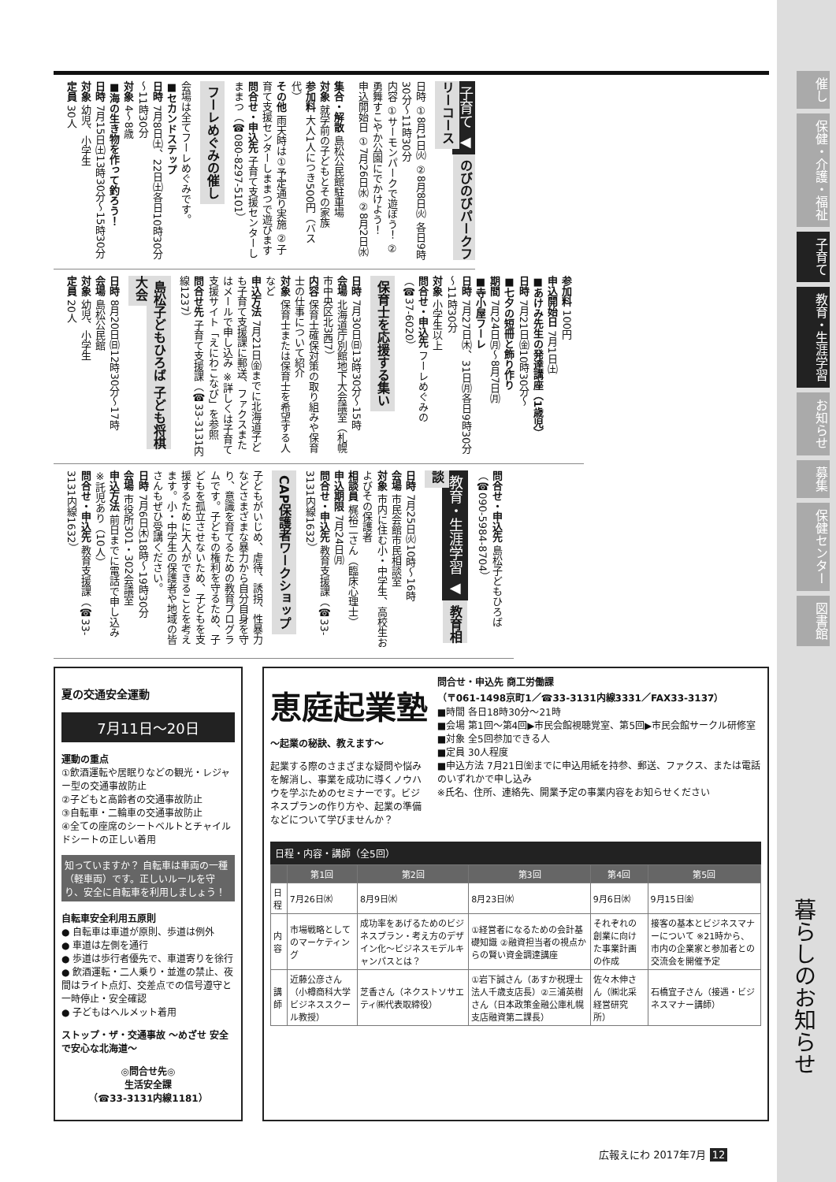催し
保健・介護・福祉
子育て
教育・生涯学習
お知らせ
募集
保健センター
図書館
暮らしのお知らせ
子育て ◀ のびのびパークフリーコース
日時 ①8月1日㈫ ②8月8日㈫ 各日9時30分～11時30分
内容 ①サーモンパークで遊ぼう！ ②勇舞すこやか公園にでかけよう！
申込開始日 ①7月26日㈬ ②8月2日㈬
集合・解散 島松公民館駐車場
対象 就学前の子どもとその家族
参加料 大人1人につき500円（バス代）
その他 雨天時は①予定通り実施 ②子育て支援センターしままつで遊びます
問合せ・申込先 子育て支援センターしままつ（☎080-8297-5101）
フーレめぐみの催し
会場は全てフーレめぐみです。
■セカンドステップ
日時 7月8日㈯、22日㈯各日10時30分～11時30分
対象 4～8歳
■海の生き物を作って釣ろう！
日時 7月15日㈯13時30分～15時30分
対象 幼児、小学生
定員 30人
参加料 100円
申込開始日 7月1日㈯
■あけみ先生の発達講座（1歳児）
日時 7月21日㈮10時30分～
■七夕の短冊と飾り作り
期間 7月24日㈪～8月7日㈪
■寺小屋フーレ
日時 7月27日㈭、31日㈪各日9時30分～11時30分
対象 小学生以上
問合せ・申込先 フーレめぐみの（☎37-6020）
保育士を応援する集い
日時 7月30日㈰13時30分～15時
会場 北海道庁別館地下大会議室（札幌市中央区北3西7）
内容 保育士確保対策の取り組みや保育士の仕事について紹介
対象 保育士または保育士を希望する人など
申込方法 7月21日㈮までに北海道子ども子育て支援課に郵送、ファクスまたはメールで申し込み ※詳しくは子育て支援サイト「えにわこなび」を参照
問合せ先 子育て支援課（☎33-3131内線1237）
島松子どもひろば 子ども将棋大会
日時 8月20日㈰12時30分～17時
会場 島松公民館
対象 幼児、小学生
定員 20人
問合せ・申込先 島松子どもひろば（☎090-5984-8704）
教育・生涯学習 ◀ 教育相談
日時 7月25日㈫10時～16時
会場 市民会館市民相談室
対象 市内に住む小・中学生、高校生およびその保護者
相談員 梶裕二さん（臨床心理士）
申込期限 7月24日㈪
問合せ・申込先 教育支援課（☎33-3131内線1632）
CAP保護者ワークショップ
子どもがいじめ、虐待、誘拐、性暴力などさまざまな暴力から自分自身を守り、意識を育てるための教育プログラムです。子どもの権利を守るため、子どもを孤立させないため、子どもを支援するために大人ができることを考えます。小・中学生の保護者や地域の皆さんもぜひ受講ください。
日時 7月6日㈭18時～19時30分
会場 市役所301・302会議室
申込方法 前日までに電話で申し込み ※託児あり（10人）
問合せ・申込先 教育支援課（☎33-3131内線1632）
夏の交通安全運動
7月11日～20日
運動の重点
①飲酒運転や居眠りなどの観光・レジャー型の交通事故防止
②子どもと高齢者の交通事故防止
③自転車・二輪車の交通事故防止
④全ての座席のシートベルトとチャイルドシートの正しい着用
知っていますか？ 自転車は車両の一種（軽車両）です。正しいルールを守り、安全に自転車を利用しましょう！
自転車安全利用五原則
● 自転車は車道が原則、歩道は例外
● 車道は左側を通行
● 歩道は歩行者優先で、車道寄りを徐行
● 飲酒運転・二人乗り・並進の禁止、夜間はライト点灯、交差点での信号遵守と一時停止・安全確認
● 子どもはヘルメット着用
ストップ・ザ・交通事故 ～めざせ 安全で安心な北海道～
◎問合せ先◎
生活安全課
（☎33-3131内線1181）
恵庭起業塾
～起業の秘訣、教えます～
起業する際のさまざまな疑問や悩みを解消し、事業を成功に導くノウハウを学ぶためのセミナーです。ビジネスプランの作り方や、起業の準備などについて学びませんか？
問合せ・申込先 商工労働課
（〒061-1498京町1／☎33-3131内線3331／FAX33-3137）
■時間 各日18時30分～21時
■会場 第1回～第4回▶市民会館視聴覚室、第5回▶市民会館サークル研修室
■対象 全5回参加できる人
■定員 30人程度
■申込方法 7月21日㈮までに申込用紙を持参、郵送、ファクス、または電話のいずれかで申し込み
※氏名、住所、連絡先、開業予定の事業内容をお知らせください
日程・内容・講師（全5回）
| | 第1回 | 第2回 | 第3回 | 第4回 | 第5回 |
| --- | --- | --- | --- | --- | --- |
| 日程 | 7月26日㈬ | 8月9日㈬ | 8月23日㈬ | 9月6日㈬ | 9月15日㈮ |
| 内容 | 市場戦略としてのマーケティング | 成功率をあげるためのビジネスプラン・考え方のデザイン化～ビジネスモデルキャンパスとは？ | ①経営者になるための会計基礎知識 ②融資担当者の視点からの賢い資金調達講座 | それぞれの創業に向けた事業計画の作成 | 接客の基本とビジネスマナーについて ※21時から、市内の企業家と参加者との交流会を開催予定 |
| 講師 | 近藤公彦さん（小樽商科大学ビジネススクール教授） | 芝香さん（ネクストソサエティ㈱代表取締役） | ①岩下誠さん（あすか税理士法人千歳支店長）②三浦英樹さん（日本政策金融公庫札幌支店融資第二課長） | 佐々木伸さん（㈱北采経営研究所） | 石橋宜子さん（接遇・ビジネスマナー講師） |
広報えにわ 2017年7月 12